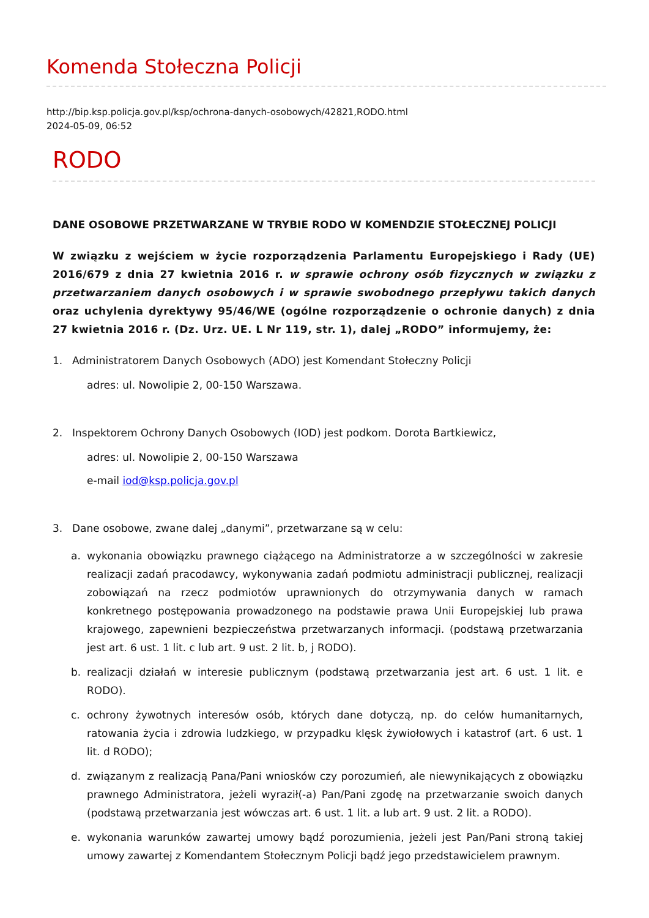Komenda Stołeczna Policji
http://bip.ksp.policja.gov.pl/ksp/ochrona-danych-osobowych/42821,RODO.html
2024-05-09, 06:52
RODO
DANE OSOBOWE PRZETWARZANE W TRYBIE RODO W KOMENDZIE STOŁECZNEJ POLICJI
W związku z wejściem w życie rozporządzenia Parlamentu Europejskiego i Rady (UE) 2016/679 z dnia 27 kwietnia 2016 r. w sprawie ochrony osób fizycznych w związku z przetwarzaniem danych osobowych i w sprawie swobodnego przepływu takich danych oraz uchylenia dyrektywy 95/46/WE (ogólne rozporządzenie o ochronie danych) z dnia 27 kwietnia 2016 r. (Dz. Urz. UE. L Nr 119, str. 1), dalej „RODO” informujemy, że:
1. Administratorem Danych Osobowych (ADO) jest Komendant Stołeczny Policji
adres: ul. Nowolipie 2, 00-150 Warszawa.
2. Inspektorem Ochrony Danych Osobowych (IOD) jest podkom. Dorota Bartkiewicz,
adres: ul. Nowolipie 2, 00-150 Warszawa
e-mail iod@ksp.policja.gov.pl
3. Dane osobowe, zwane dalej „danymi”, przetwarzane są w celu:
a. wykonania obowiązku prawnego ciążącego na Administratorze a w szczególności w zakresie realizacji zadań pracodawcy, wykonywania zadań podmiotu administracji publicznej, realizacji zobowiązań na rzecz podmiotów uprawnionych do otrzymywania danych w ramach konkretnego postępowania prowadzonego na podstawie prawa Unii Europejskiej lub prawa krajowego, zapewnieni bezpieczeństwa przetwarzanych informacji. (podstawą przetwarzania jest art. 6 ust. 1 lit. c lub art. 9 ust. 2 lit. b, j RODO).
b. realizacji działań w interesie publicznym (podstawą przetwarzania jest art. 6 ust. 1 lit. e RODO).
c. ochrony żywotnych interesów osób, których dane dotyczą, np. do celów humanitarnych, ratowania życia i zdrowia ludzkiego, w przypadku klęsk żywiołowych i katastrof (art. 6 ust. 1 lit. d RODO);
d. związanym z realizacją Pana/Pani wniosków czy porozumień, ale niewynikających z obowiązku prawnego Administratora, jeżeli wyraził(-a) Pan/Pani zgodę na przetwarzanie swoich danych (podstawą przetwarzania jest wówczas art. 6 ust. 1 lit. a lub art. 9 ust. 2 lit. a RODO).
e. wykonania warunków zawartej umowy bądź porozumienia, jeżeli jest Pan/Pani stroną takiej umowy zawartej z Komendantem Stołecznym Policji bądź jego przedstawicielem prawnym.